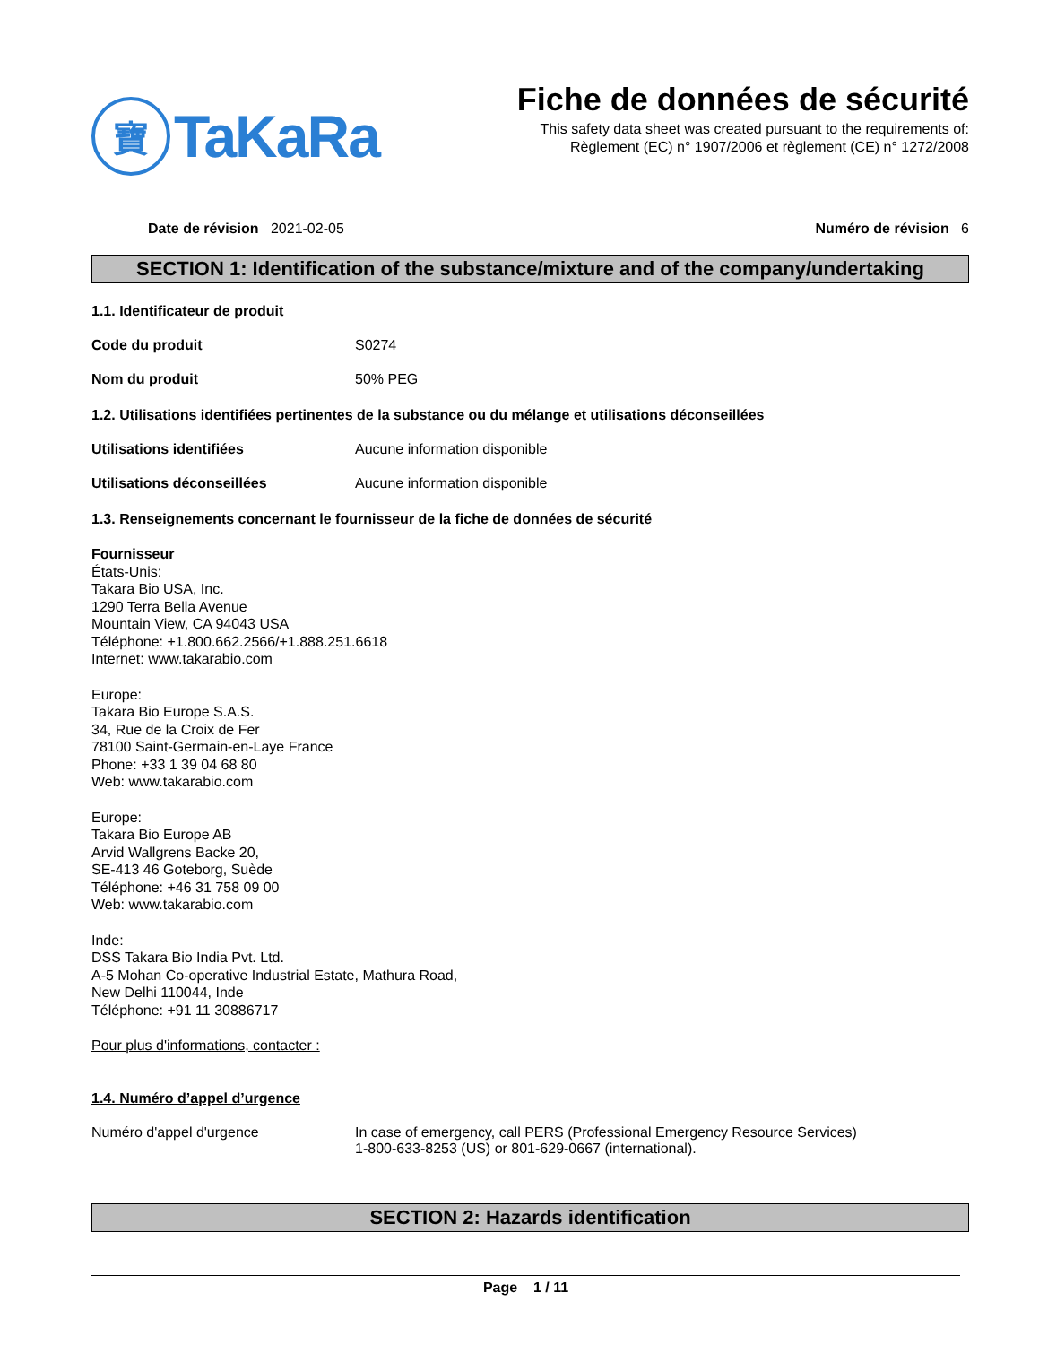寶
TaKaRa
Fiche de données de sécurité
This safety data sheet was created pursuant to the requirements of:
Règlement (EC) n° 1907/2006 et règlement (CE) n° 1272/2008
Date de révision 2021-02-05 Numéro de révision 6
SECTION 1: Identification of the substance/mixture and of the company/undertaking
1.1. Identificateur de produit
Code du produit S0274
Nom du produit 50% PEG
1.2. Utilisations identifiées pertinentes de la substance ou du mélange et utilisations déconseillées
Utilisations identifiées Aucune information disponible
Utilisations déconseillées Aucune information disponible
1.3. Renseignements concernant le fournisseur de la fiche de données de sécurité
Fournisseur
États-Unis:
Takara Bio USA, Inc.
1290 Terra Bella Avenue
Mountain View, CA 94043 USA
Téléphone: +1.800.662.2566/+1.888.251.6618
Internet: www.takarabio.com
Europe:
Takara Bio Europe S.A.S.
34, Rue de la Croix de Fer
78100 Saint-Germain-en-Laye France
Phone: +33 1 39 04 68 80
Web: www.takarabio.com
Europe:
Takara Bio Europe AB
Arvid Wallgrens Backe 20,
SE-413 46 Goteborg, Suède
Téléphone: +46 31 758 09 00
Web: www.takarabio.com
Inde:
DSS Takara Bio India Pvt. Ltd.
A-5 Mohan Co-operative Industrial Estate, Mathura Road,
New Delhi 110044, Inde
Téléphone: +91 11 30886717
Pour plus d'informations, contacter :
1.4. Numéro d’appel d’urgence
Numéro d'appel d'urgence In case of emergency, call PERS (Professional Emergency Resource Services)
1-800-633-8253 (US) or 801-629-0667 (international).
SECTION 2: Hazards identification
Page 1 / 11